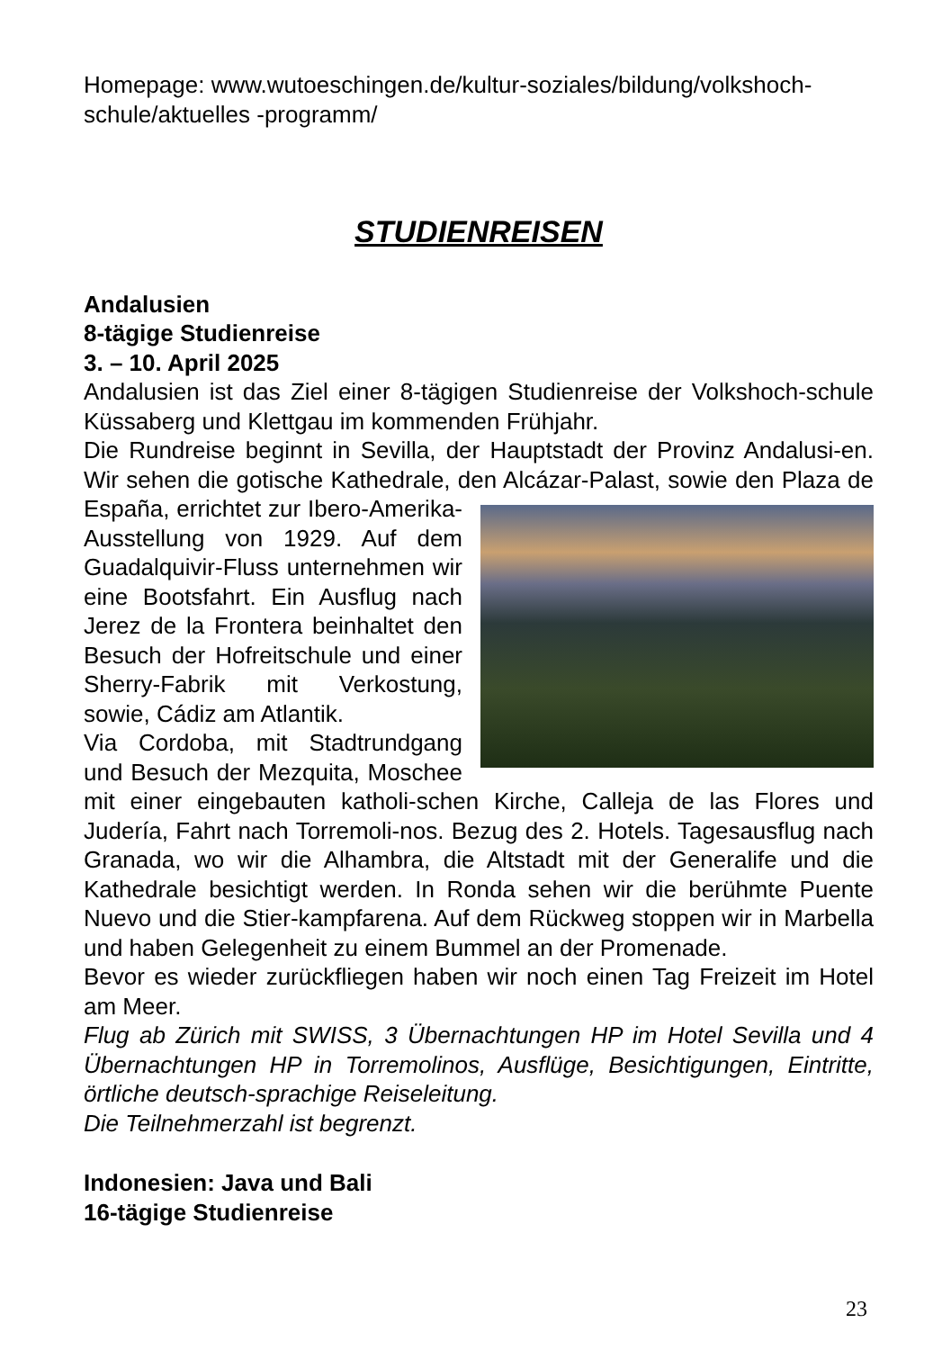Homepage: www.wutoeschingen.de/kultur-soziales/bildung/volkshoch-schule/aktuelles -programm/
STUDIENREISEN
Andalusien
8-tägige Studienreise
3. – 10. April 2025
Andalusien ist das Ziel einer 8-tägigen Studienreise der Volkshoch-schule Küssaberg und Klettgau im kommenden Frühjahr.
Die Rundreise beginnt in Sevilla, der Hauptstadt der Provinz Andalusi-en. Wir sehen die gotische Kathedrale, den Alcázar-Palast, sowie den Plaza de España, errichtet zur Ibero-Amerika-Ausstellung von 1929. Auf dem Guadalquivir-Fluss unternehmen wir eine Bootsfahrt. Ein Ausflug nach Jerez de la Frontera beinhaltet den Besuch der Hofreitschule und einer Sherry-Fabrik mit Verkostung, sowie, Cádiz am Atlantik.
Via Cordoba, mit Stadtrundgang und Besuch der Mezquita, Moschee mit einer eingebauten katholi-schen Kirche, Calleja de las Flores und Judería, Fahrt nach Torremoli-nos. Bezug des 2. Hotels. Tagesausflug nach Granada, wo wir die Alhambra, die Altstadt mit der Generalife und die Kathedrale besichtigt werden. In Ronda sehen wir die berühmte Puente Nuevo und die Stier-kampfarena. Auf dem Rückweg stoppen wir in Marbella und haben Gelegenheit zu einem Bummel an der Promenade.
Bevor es wieder zurückfliegen haben wir noch einen Tag Freizeit im Hotel am Meer.
Flug ab Zürich mit SWISS, 3 Übernachtungen HP im Hotel Sevilla und 4 Übernachtungen HP in Torremolinos, Ausflüge, Besichtigungen, Eintritte, örtliche deutsch-sprachige Reiseleitung.
Die Teilnehmerzahl ist begrenzt.
Indonesien: Java und Bali
16-tägige Studienreise
23